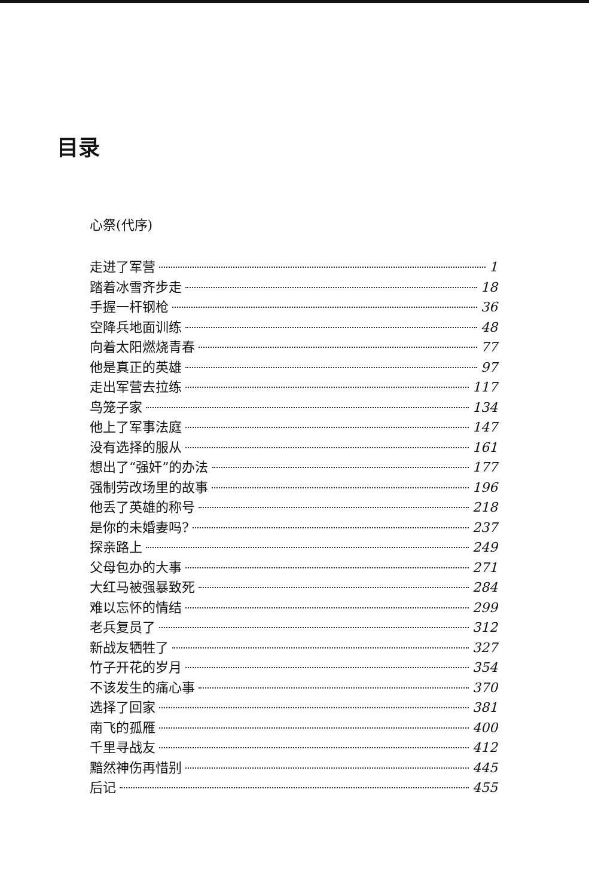目录
心祭(代序)
走进了军营 1
踏着冰雪齐步走 18
手握一杆钢枪 36
空降兵地面训练 48
向着太阳燃烧青春 77
他是真正的英雄 97
走出军营去拉练 117
鸟笼子家 134
他上了军事法庭 147
没有选择的服从 161
想出了“强奸”的办法 177
强制劳改场里的故事 196
他丢了英雄的称号 218
是你的未婚妻吗? 237
探亲路上 249
父母包办的大事 271
大红马被强暴致死 284
难以忘怀的情结 299
老兵复员了 312
新战友牺牲了 327
竹子开花的岁月 354
不该发生的痛心事 370
选择了回家 381
南飞的孤雁 400
千里寻战友 412
黯然神伤再惜别 445
后记 455